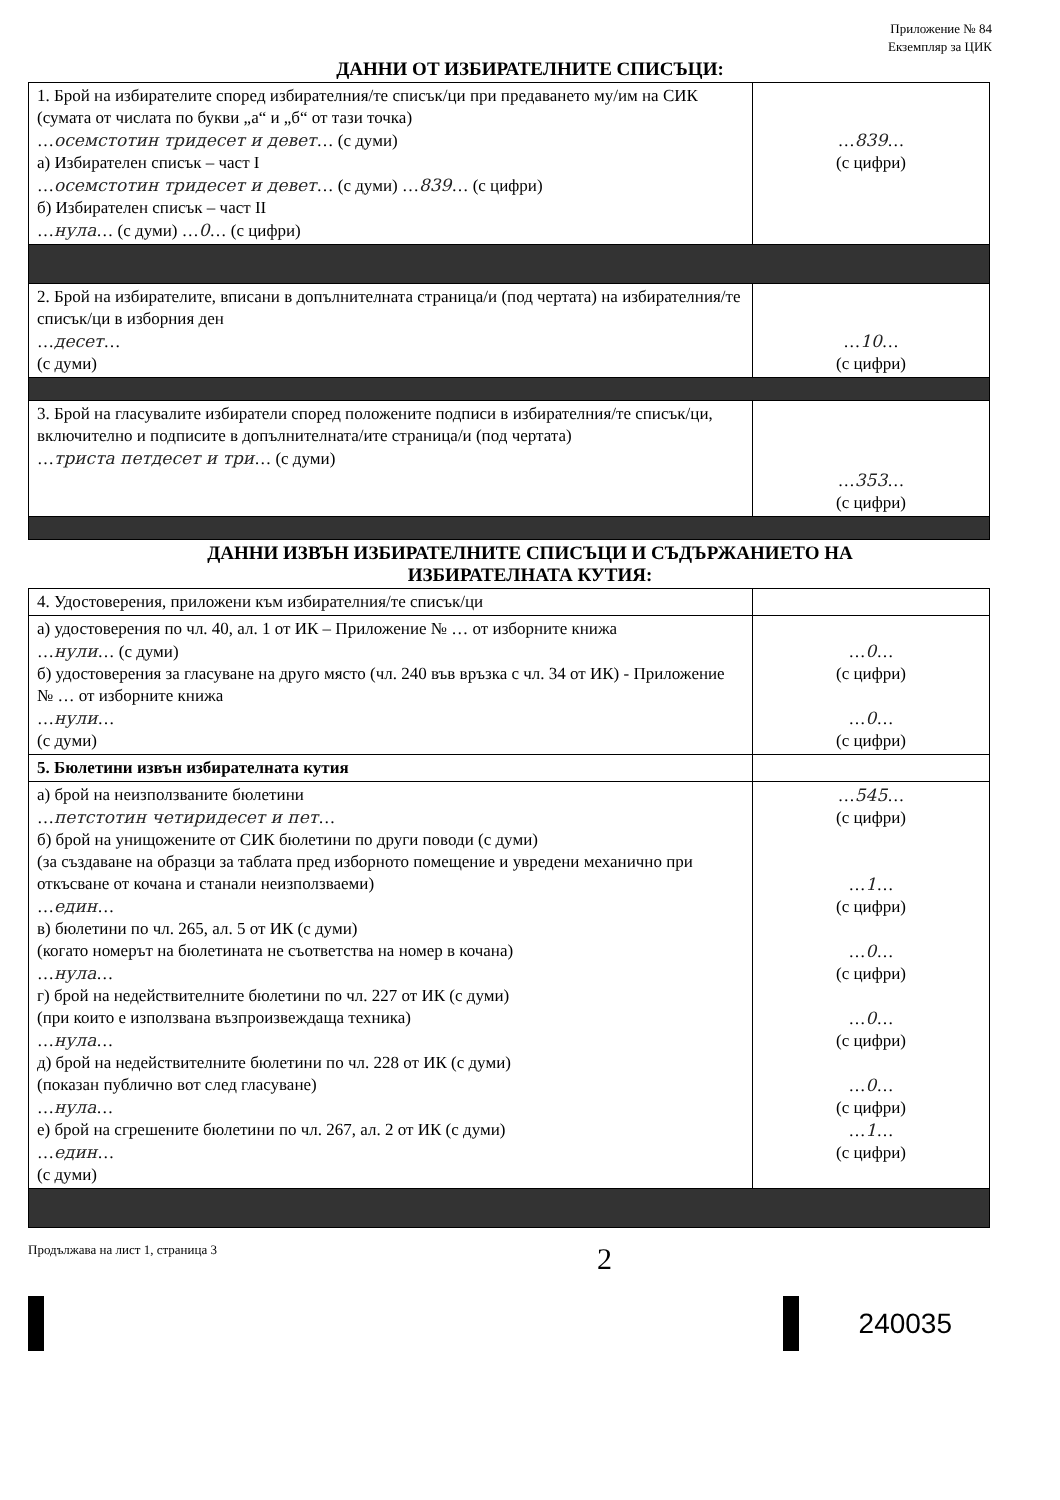Приложение № 84
Екземпляр за ЦИК
ДАННИ ОТ ИЗБИРАТЕЛНИТЕ СПИСЪЦИ:
| 1. Брой на избирателите според избирателния/те списък/ци при предаването му/им на СИК (сумата от числата по букви „а“ и „б“ от тази точка) … осемстотин тридесет и девет … (с думи) а) Избирателен списък – част I … осемстотин тридесет и девет … (с думи) … 839 … (с цифри) б) Избирателен списък – част II … нула … (с думи) … 0 … (с цифри) | … 839 … (с цифри) |
| 2. Брой на избирателите, вписани в допълнителната страница/и (под чертата) на избирателния/те списък/ци в изборния ден … десет … (с думи) | … 10 … (с цифри) |
| 3. Брой на гласувалите избиратели според положените подписи в избирателния/те списък/ци, включително и подписите в допълнителната/ите страница/и (под чертата) … триста петдесет и три … (с думи) | … 353 … (с цифри) |
ДАННИ ИЗВЪН ИЗБИРАТЕЛНИТЕ СПИСЪЦИ И СЪДЪРЖАНИЕТО НА
ИЗБИРАТЕЛНАТА КУТИЯ:
| 4. Удостоверения, приложени към избирателния/те списък/ци | |
| а) удостоверения по чл. 40, ал. 1 от ИК – Приложение № … от изборните книжа … нули … (с думи) б) удостоверения за гласуване на друго място (чл. 240 във връзка с чл. 34 от ИК) - Приложение № … от изборните книжа … нули … (с думи) | … 0 … (с цифри) … 0 … (с цифри) |
| 5. Бюлетини извън избирателната кутия | |
| а) брой на неизползваните бюлетини … петстотин четиридесет и пет … б) брой на унищожените от СИК бюлетини по други поводи (с думи) (за създаване на образци за таблата пред изборното помещение и увредени механично при откъсване от кочана и станали неизползваеми) … един … в) бюлетини по чл. 265, ал. 5 от ИК (с думи) (когато номерът на бюлетината не съответства на номер в кочана) … нула … г) брой на недействителните бюлетини по чл. 227 от ИК (с думи) (при които е използвана възпроизвеждаща техника) … нула … д) брой на недействителните бюлетини по чл. 228 от ИК (с думи) (показан публично вот след гласуване) … нула … е) брой на сгрешените бюлетини по чл. 267, ал. 2 от ИК (с думи) … един … (с думи) | … 545 … (с цифри) … 1 … (с цифри) … 0 … (с цифри) … 0 … (с цифри) … 0 … (с цифри) … 1 … (с цифри) |
Продължава на лист 1, страница 3 2
240035